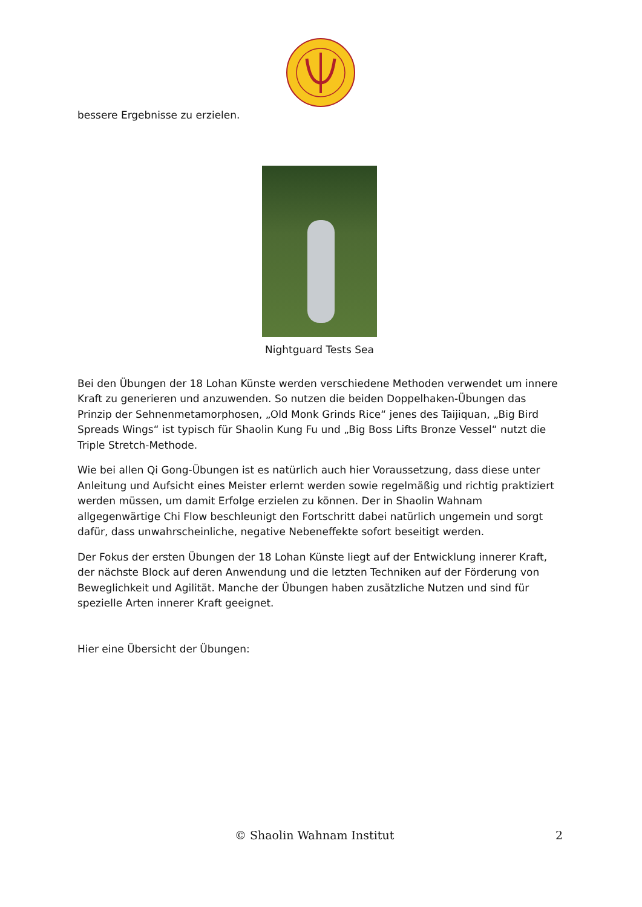bessere Ergebnisse zu erzielen.
Nightguard Tests Sea
Bei den Übungen der 18 Lohan Künste werden verschiedene Methoden verwendet um innere Kraft zu generieren und anzuwenden. So nutzen die beiden Doppelhaken-Übungen das Prinzip der Sehnenmetamorphosen, „Old Monk Grinds Rice“ jenes des Taijiquan, „Big Bird Spreads Wings“ ist typisch für Shaolin Kung Fu und „Big Boss Lifts Bronze Vessel“ nutzt die Triple Stretch-Methode.
Wie bei allen Qi Gong-Übungen ist es natürlich auch hier Voraussetzung, dass diese unter Anleitung und Aufsicht eines Meister erlernt werden sowie regelmäßig und richtig praktiziert werden müssen, um damit Erfolge erzielen zu können. Der in Shaolin Wahnam allgegenwärtige Chi Flow beschleunigt den Fortschritt dabei natürlich ungemein und sorgt dafür, dass unwahrscheinliche, negative Nebeneffekte sofort beseitigt werden.
Der Fokus der ersten Übungen der 18 Lohan Künste liegt auf der Entwicklung innerer Kraft, der nächste Block auf deren Anwendung und die letzten Techniken auf der Förderung von Beweglichkeit und Agilität. Manche der Übungen haben zusätzliche Nutzen und sind für spezielle Arten innerer Kraft geeignet.
Hier eine Übersicht der Übungen:
© Shaolin Wahnam Institut 2